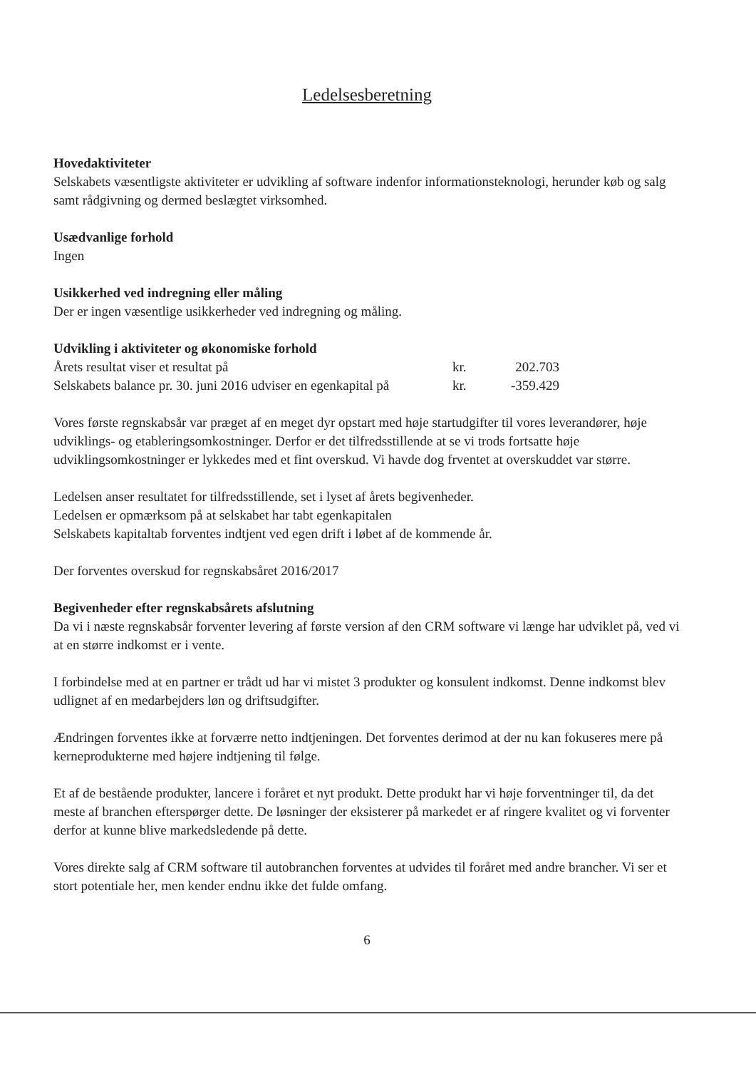Ledelsesberetning
Hovedaktiviteter
Selskabets væsentligste aktiviteter er udvikling af software indenfor informationsteknologi, herunder køb og salg samt rådgivning og dermed beslægtet virksomhed.
Usædvanlige forhold
Ingen
Usikkerhed ved indregning eller måling
Der er ingen væsentlige usikkerheder ved indregning og måling.
Udvikling i aktiviteter og økonomiske forhold
| Årets resultat viser et resultat på | kr. | 202.703 |
| Selskabets balance pr. 30. juni 2016 udviser en egenkapital på | kr. | -359.429 |
Vores første regnskabsår var præget af en meget dyr opstart med høje startudgifter til vores leverandører, høje udviklings- og etableringsomkostninger. Derfor er det tilfredsstillende at se vi trods fortsatte høje udviklingsomkostninger er lykkedes med et fint overskud. Vi havde dog frventet at overskuddet var større.
Ledelsen anser resultatet for tilfredsstillende, set i lyset af årets begivenheder.
Ledelsen er opmærksom på at selskabet har tabt egenkapitalen
Selskabets kapitaltab forventes indtjent ved egen drift i løbet af de kommende år.
Der forventes overskud for regnskabsåret 2016/2017
Begivenheder efter regnskabsårets afslutning
Da vi i næste regnskabsår forventer levering af første version af den CRM software vi længe har udviklet på, ved vi at en større indkomst er i vente.
I forbindelse med at en partner er trådt ud har vi mistet 3 produkter og konsulent indkomst. Denne indkomst blev udlignet af en medarbejders løn og driftsudgifter.
Ændringen forventes ikke at forværre netto indtjeningen. Det forventes derimod at der nu kan fokuseres mere på kerneprodukterne med højere indtjening til følge.
Et af de bestående produkter, lancere i foråret et nyt produkt. Dette produkt har vi høje forventninger til, da det meste af branchen efterspørger dette. De løsninger der eksisterer på markedet er af ringere kvalitet og vi forventer derfor at kunne blive markedsledende på dette.
Vores direkte salg af CRM software til autobranchen forventes at udvides til foråret med andre brancher. Vi ser et stort potentiale her, men kender endnu ikke det fulde omfang.
6